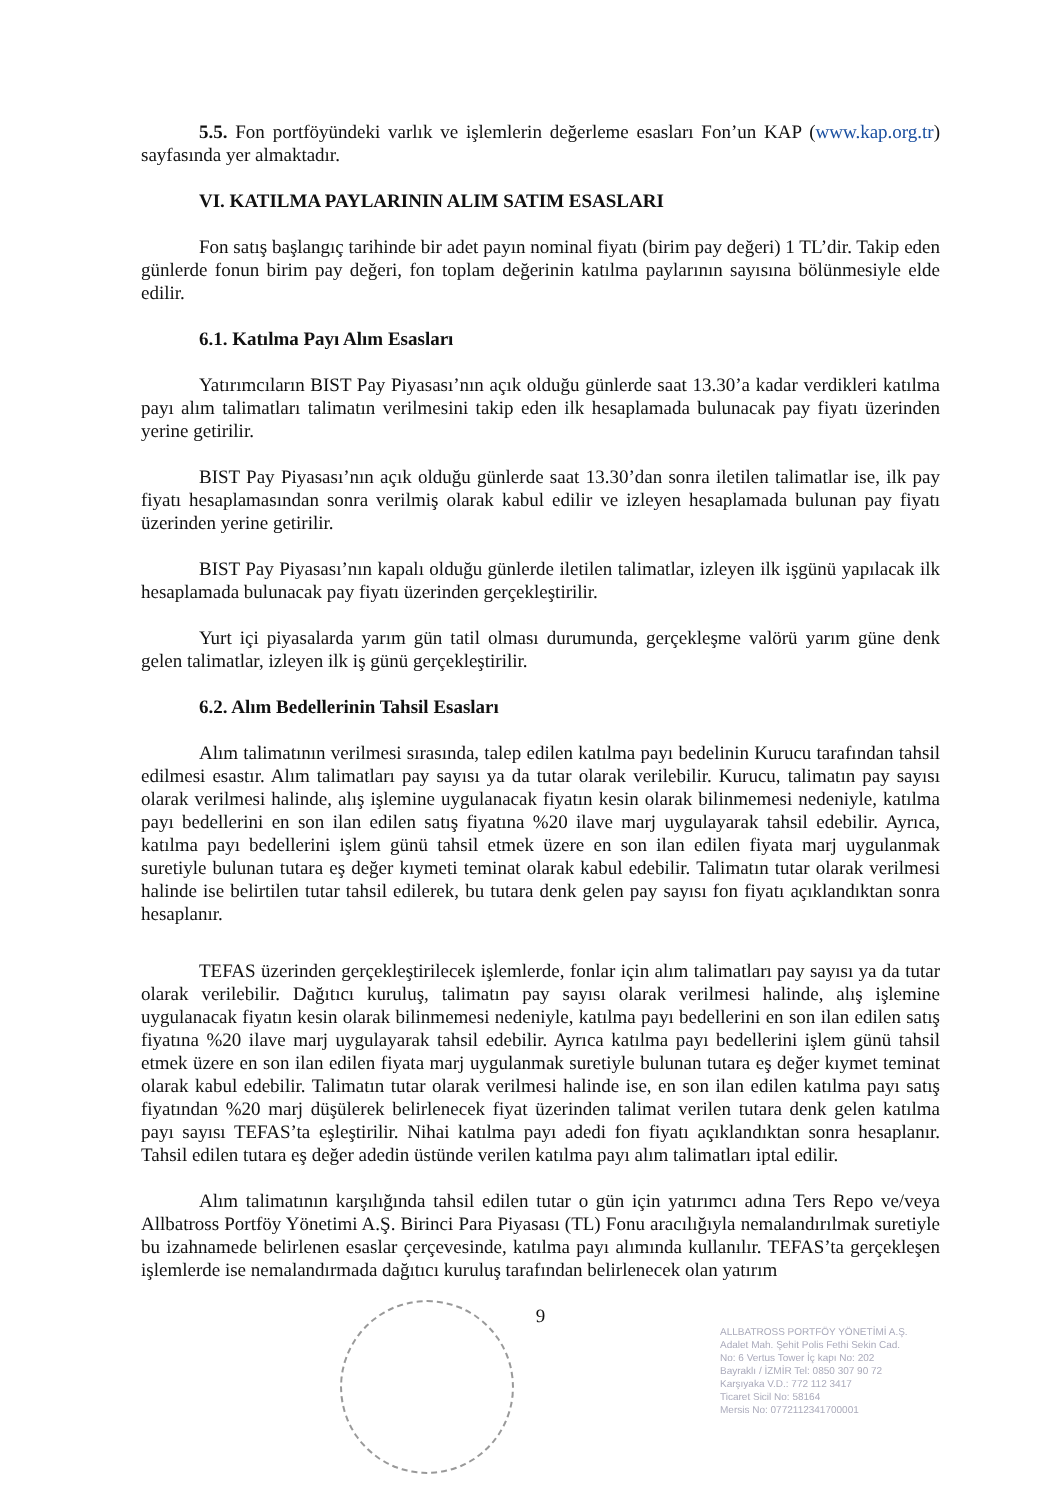5.5. Fon portföyündeki varlık ve işlemlerin değerleme esasları Fon’un KAP (www.kap.org.tr) sayfasında yer almaktadır.
VI. KATILMA PAYLARININ ALIM SATIM ESASLARI
Fon satış başlangıç tarihinde bir adet payın nominal fiyatı (birim pay değeri) 1 TL’dir. Takip eden günlerde fonun birim pay değeri, fon toplam değerinin katılma paylarının sayısına bölünmesiyle elde edilir.
6.1. Katılma Payı Alım Esasları
Yatırımcıların BIST Pay Piyasası’nın açık olduğu günlerde saat 13.30’a kadar verdikleri katılma payı alım talimatları talimatın verilmesini takip eden ilk hesaplamada bulunacak pay fiyatı üzerinden yerine getirilir.
BIST Pay Piyasası’nın açık olduğu günlerde saat 13.30’dan sonra iletilen talimatlar ise, ilk pay fiyatı hesaplamasından sonra verilmiş olarak kabul edilir ve izleyen hesaplamada bulunan pay fiyatı üzerinden yerine getirilir.
BIST Pay Piyasası’nın kapalı olduğu günlerde iletilen talimatlar, izleyen ilk işgünü yapılacak ilk hesaplamada bulunacak pay fiyatı üzerinden gerçekleştirilir.
Yurt içi piyasalarda yarım gün tatil olması durumunda, gerçekleşme valörü yarım güne denk gelen talimatlar, izleyen ilk iş günü gerçekleştirilir.
6.2. Alım Bedellerinin Tahsil Esasları
Alım talimatının verilmesi sırasında, talep edilen katılma payı bedelinin Kurucu tarafından tahsil edilmesi esastır. Alım talimatları pay sayısı ya da tutar olarak verilebilir. Kurucu, talimatın pay sayısı olarak verilmesi halinde, alış işlemine uygulanacak fiyatın kesin olarak bilinmemesi nedeniyle, katılma payı bedellerini en son ilan edilen satış fiyatına %20 ilave marj uygulayarak tahsil edebilir. Ayrıca, katılma payı bedellerini işlem günü tahsil etmek üzere en son ilan edilen fiyata marj uygulanmak suretiyle bulunan tutara eş değer kıymeti teminat olarak kabul edebilir. Talimatın tutar olarak verilmesi halinde ise belirtilen tutar tahsil edilerek, bu tutara denk gelen pay sayısı fon fiyatı açıklandıktan sonra hesaplanır.
TEFAS üzerinden gerçekleştirilecek işlemlerde, fonlar için alım talimatları pay sayısı ya da tutar olarak verilebilir. Dağıtıcı kuruluş, talimatın pay sayısı olarak verilmesi halinde, alış işlemine uygulanacak fiyatın kesin olarak bilinmemesi nedeniyle, katılma payı bedellerini en son ilan edilen satış fiyatına %20 ilave marj uygulayarak tahsil edebilir. Ayrıca katılma payı bedellerini işlem günü tahsil etmek üzere en son ilan edilen fiyata marj uygulanmak suretiyle bulunan tutara eş değer kıymet teminat olarak kabul edebilir. Talimatın tutar olarak verilmesi halinde ise, en son ilan edilen katılma payı satış fiyatından %20 marj düşülerek belirlenecek fiyat üzerinden talimat verilen tutara denk gelen katılma payı sayısı TEFAS’ta eşleştirilir. Nihai katılma payı adedi fon fiyatı açıklandıktan sonra hesaplanır. Tahsil edilen tutara eş değer adedin üstünde verilen katılma payı alım talimatları iptal edilir.
Alım talimatının karşılığında tahsil edilen tutar o gün için yatırımcı adına Ters Repo ve/veya Allbatross Portföy Yönetimi A.Ş. Birinci Para Piyasası (TL) Fonu aracılığıyla nemalandırılmak suretiyle bu izahnamede belirlenen esaslar çerçevesinde, katılma payı alımında kullanılır. TEFAS’ta gerçekleşen işlemlerde ise nemalandırmada dağıtıcı kuruluş tarafından belirlenecek olan yatırım
9
ALLBATROSS PORTFÖY YÖNETİMİ A.Ş.
Adalet Mah. Şehit Polis Fethi Sekin Cad.
No: 6 Vertus Tower İç kapı No: 202
Bayraklı / İZMİR Tel: 0850 307 90 72
Karşıyaka V.D.: 772 112 3417
Ticaret Sicil No: 58164
Mersis No: 0772112341700001